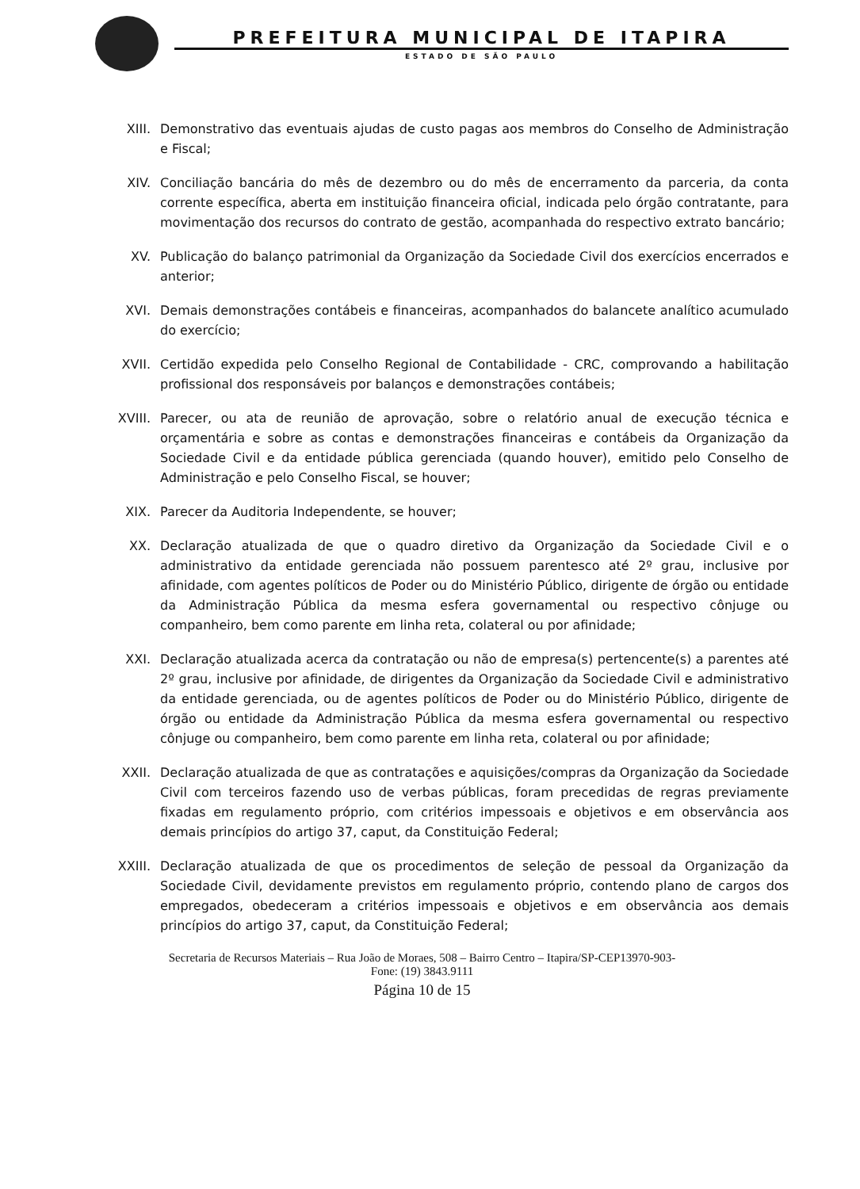PREFEITURA MUNICIPAL DE ITAPIRA
ESTADO DE SÃO PAULO
XIII. Demonstrativo das eventuais ajudas de custo pagas aos membros do Conselho de Administração e Fiscal;
XIV. Conciliação bancária do mês de dezembro ou do mês de encerramento da parceria, da conta corrente específica, aberta em instituição financeira oficial, indicada pelo órgão contratante, para movimentação dos recursos do contrato de gestão, acompanhada do respectivo extrato bancário;
XV. Publicação do balanço patrimonial da Organização da Sociedade Civil dos exercícios encerrados e anterior;
XVI. Demais demonstrações contábeis e financeiras, acompanhados do balancete analítico acumulado do exercício;
XVII. Certidão expedida pelo Conselho Regional de Contabilidade - CRC, comprovando a habilitação profissional dos responsáveis por balanços e demonstrações contábeis;
XVIII. Parecer, ou ata de reunião de aprovação, sobre o relatório anual de execução técnica e orçamentária e sobre as contas e demonstrações financeiras e contábeis da Organização da Sociedade Civil e da entidade pública gerenciada (quando houver), emitido pelo Conselho de Administração e pelo Conselho Fiscal, se houver;
XIX. Parecer da Auditoria Independente, se houver;
XX. Declaração atualizada de que o quadro diretivo da Organização da Sociedade Civil e o administrativo da entidade gerenciada não possuem parentesco até 2º grau, inclusive por afinidade, com agentes políticos de Poder ou do Ministério Público, dirigente de órgão ou entidade da Administração Pública da mesma esfera governamental ou respectivo cônjuge ou companheiro, bem como parente em linha reta, colateral ou por afinidade;
XXI. Declaração atualizada acerca da contratação ou não de empresa(s) pertencente(s) a parentes até 2º grau, inclusive por afinidade, de dirigentes da Organização da Sociedade Civil e administrativo da entidade gerenciada, ou de agentes políticos de Poder ou do Ministério Público, dirigente de órgão ou entidade da Administração Pública da mesma esfera governamental ou respectivo cônjuge ou companheiro, bem como parente em linha reta, colateral ou por afinidade;
XXII. Declaração atualizada de que as contratações e aquisições/compras da Organização da Sociedade Civil com terceiros fazendo uso de verbas públicas, foram precedidas de regras previamente fixadas em regulamento próprio, com critérios impessoais e objetivos e em observância aos demais princípios do artigo 37, caput, da Constituição Federal;
XXIII. Declaração atualizada de que os procedimentos de seleção de pessoal da Organização da Sociedade Civil, devidamente previstos em regulamento próprio, contendo plano de cargos dos empregados, obedeceram a critérios impessoais e objetivos e em observância aos demais princípios do artigo 37, caput, da Constituição Federal;
Secretaria de Recursos Materiais – Rua João de Moraes, 508 – Bairro Centro – Itapira/SP-CEP13970-903-
Fone: (19) 3843.9111
Página 10 de 15